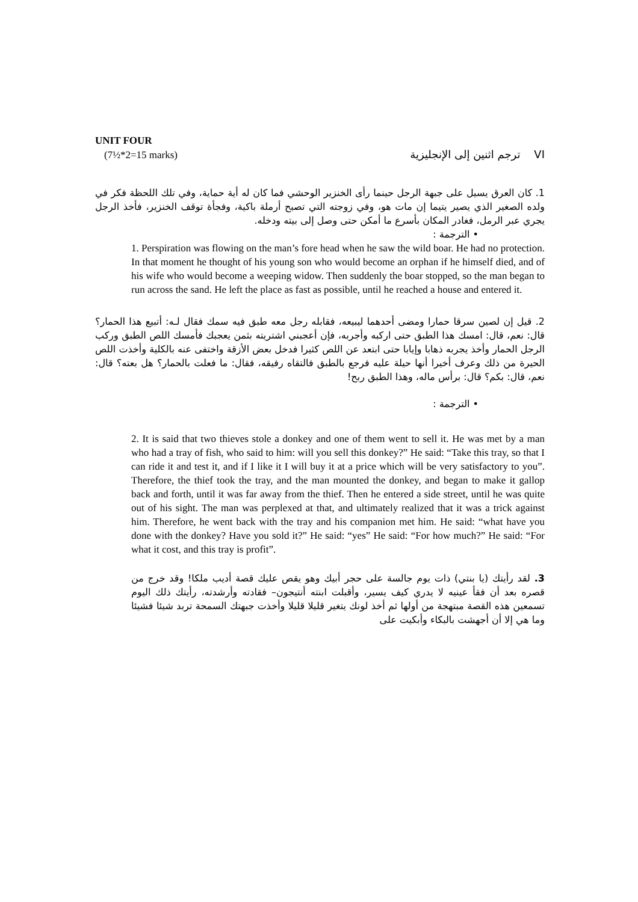UNIT FOUR
(7½*2=15 marks) ترجم اثنين إلى الإنجليزية VI
1. كان العرق يسيل على جبهة الرجل حينما رأى الخنزير الوحشي فما كان له أية حماية، وفي تلك اللحظة فكر في ولده الصغير الذي يصير يتيما إن مات هو، وفي زوجته التي تصبح أرملة باكية، وفجأة توقف الخنزير، فأخذ الرجل يجري عبر الرمل، فغادر المكان بأسرع ما أمكن حتى وصل إلى بيته ودخله.
• الترجمة :
1. Perspiration was flowing on the man’s fore head when he saw the wild boar. He had no protection. In that moment he thought of his young son who would become an orphan if he himself died, and of his wife who would become a weeping widow. Then suddenly the boar stopped, so the man began to run across the sand. He left the place as fast as possible, until he reached a house and entered it.
2. قيل إن لصين سرقا حمارا ومضى أحدهما ليبيعه، فقابله رجل معه طبق فيه سمك فقال لـه: أتبيع هذا الحمار؟ قال: نعم، قال: امسك هذا الطبق حتى اركبه وأجربه، فإن أعجبني اشتريته بثمن يعجبك فأمسك اللص الطبق وركب الرجل الحمار وأخذ يجربه ذهابا وإيابا حتى ابتعد عن اللص كثيرا فدخل بعض الأزقة واختفى عنه بالكلية وأخذت اللص الحيرة من ذلك وعرف أخيرا أنها حيلة عليه فرجع بالطبق فالتقاه رفيقه، فقال: ما فعلت بالحمار؟ هل بعته؟ قال: نعم، قال: بكم؟ قال: برأس ماله، وهذا الطبق ربح!
• الترجمة :
2. It is said that two thieves stole a donkey and one of them went to sell it. He was met by a man who had a tray of fish, who said to him: will you sell this donkey?” He said: “Take this tray, so that I can ride it and test it, and if I like it I will buy it at a price which will be very satisfactory to you”. Therefore, the thief took the tray, and the man mounted the donkey, and began to make it gallop back and forth, until it was far away from the thief. Then he entered a side street, until he was quite out of his sight. The man was perplexed at that, and ultimately realized that it was a trick against him. Therefore, he went back with the tray and his companion met him. He said: “what have you done with the donkey? Have you sold it?” He said: “yes” He said: “For how much?” He said: “For what it cost, and this tray is profit”.
3. لقد رأيتك (يا بنتي) ذات يوم جالسة على حجر أبيك وهو يقص عليك قصة أديب ملكا! وقد خرج من قصره بعد أن فقأ عينيه لا يدري كيف يسير، وأقبلت ابنته أنتيجون– فقادته وأرشدته، رأيتك ذلك اليوم تسمعين هذه القصة مبتهجة من أولها ثم أخذ لونك يتغير قليلا قليلا وأخذت جبهتك السمحة تربد شيئا فشيئا وما هي إلا أن أجهشت بالبكاء وأبكيت على